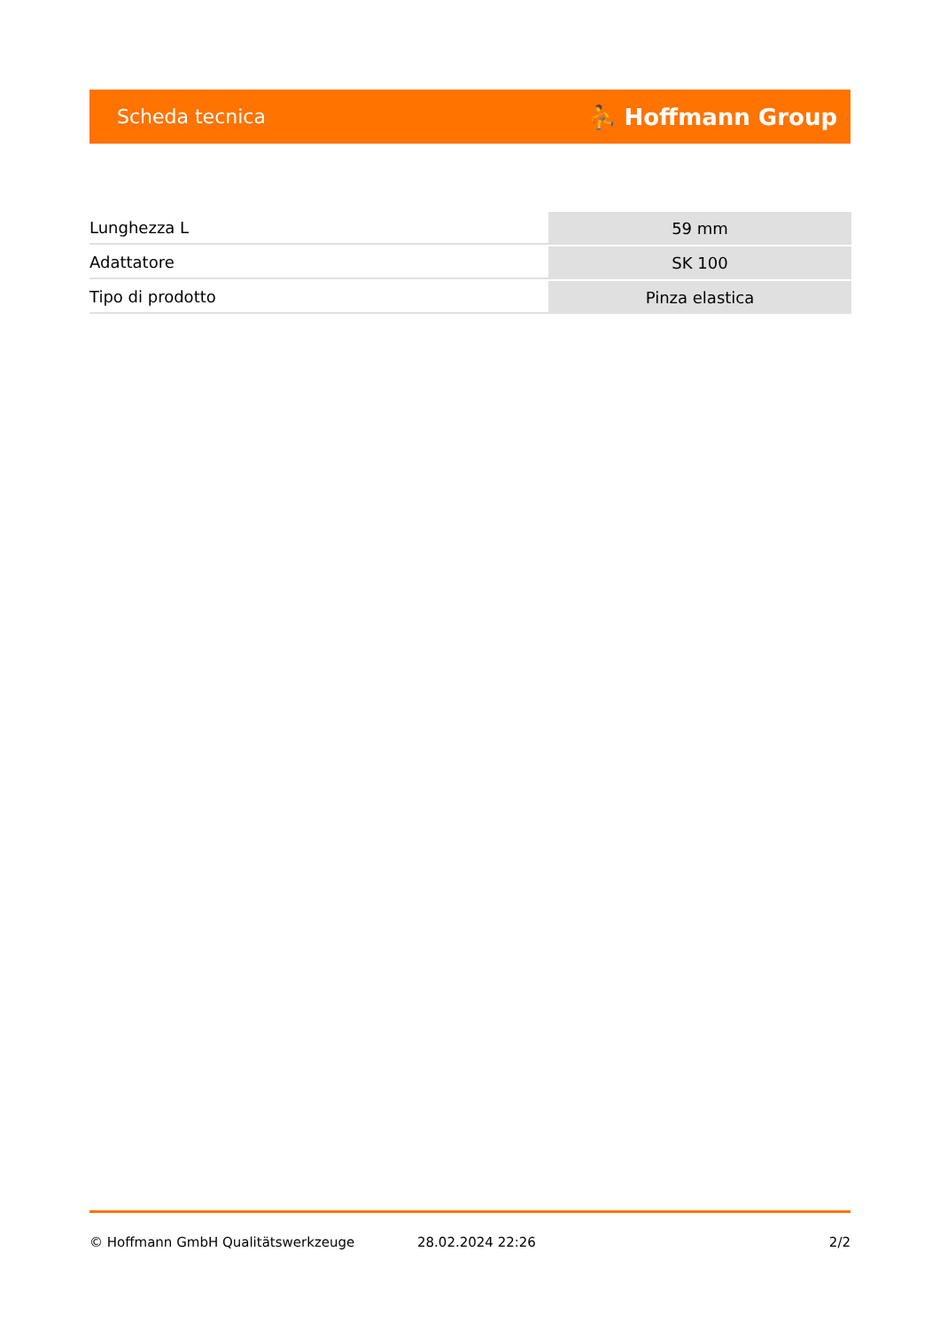Scheda tecnica ⛹ Hoffmann Group
| Lunghezza L | 59 mm |
| Adattatore | SK 100 |
| Tipo di prodotto | Pinza elastica |
© Hoffmann GmbH Qualitätswerkzeuge 28.02.2024 22:26 2/2